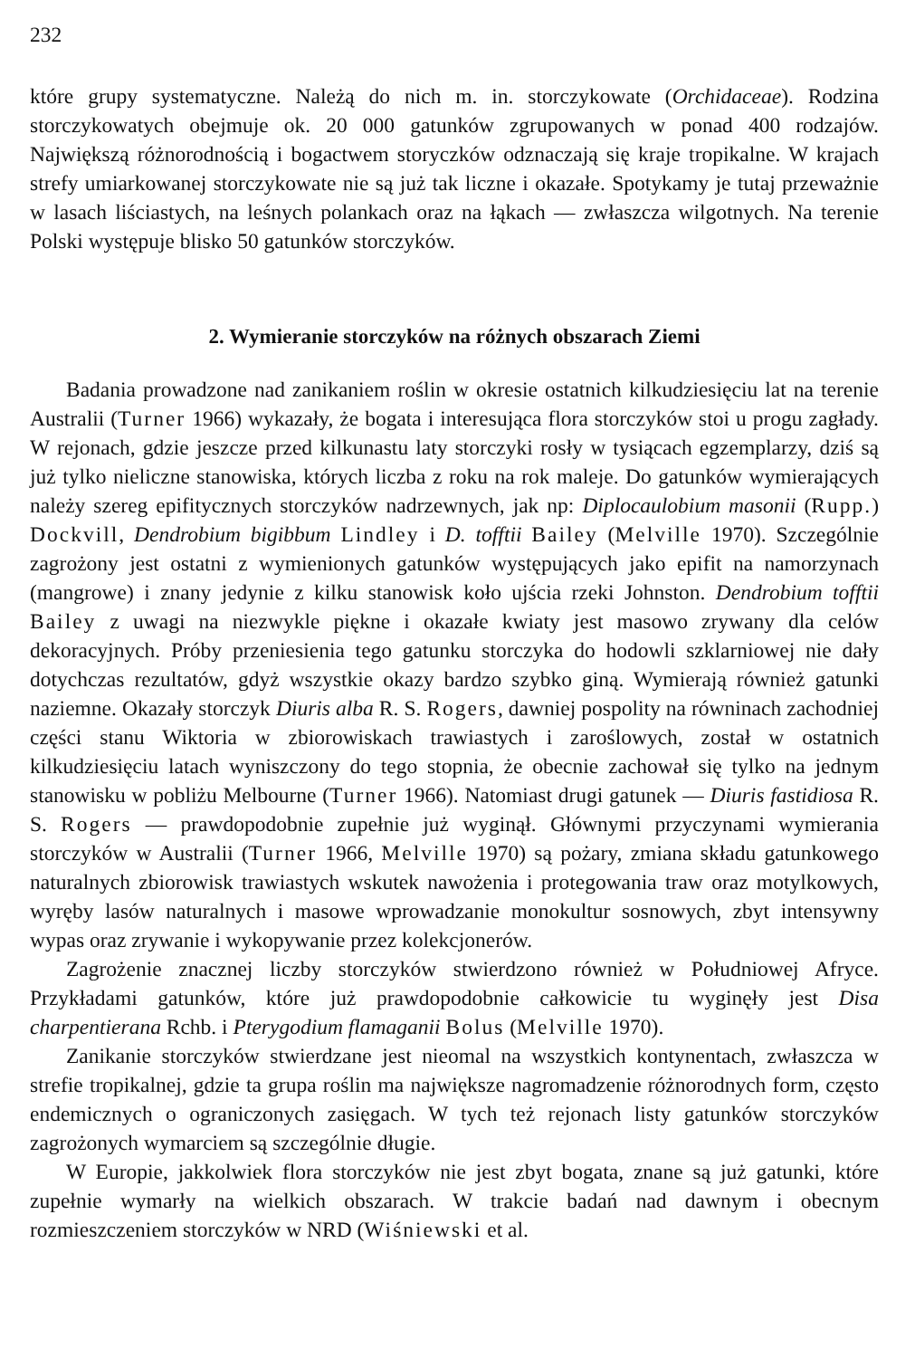232
które grupy systematyczne. Należą do nich m. in. storczykowate (Orchidaceae). Rodzina storczykowatych obejmuje ok. 20 000 gatunków zgrupowanych w ponad 400 rodzajów. Największą różnorodnością i bogactwem storyczków odznaczają się kraje tropikalne. W krajach strefy umiarkowanej storczykowate nie są już tak liczne i okazałe. Spotykamy je tutaj przeważnie w lasach liściastych, na leśnych polankach oraz na łąkach — zwłaszcza wilgotnych. Na terenie Polski występuje blisko 50 gatunków storczyków.
2. Wymieranie storczyków na różnych obszarach Ziemi
Badania prowadzone nad zanikaniem roślin w okresie ostatnich kilkudziesięciu lat na terenie Australii (Turner 1966) wykazały, że bogata i interesująca flora storczyków stoi u progu zagłady. W rejonach, gdzie jeszcze przed kilkunastu laty storczyki rosły w tysiącach egzemplarzy, dziś są już tylko nieliczne stanowiska, których liczba z roku na rok maleje. Do gatunków wymierających należy szereg epifitycznych storczyków nadrzewnych, jak np: Diplocaulobium masonii (Rupp.) Dockvill, Dendrobium bigibbum Lindley i D. tofftii Bailey (Melville 1970). Szczególnie zagrożony jest ostatni z wymienionych gatunków występujących jako epifit na namorzynach (mangrowe) i znany jedynie z kilku stanowisk koło ujścia rzeki Johnston. Dendrobium tofftii Bailey z uwagi na niezwykle piękne i okazałe kwiaty jest masowo zrywany dla celów dekoracyjnych. Próby przeniesienia tego gatunku storczyka do hodowli szklarniowej nie dały dotychczas rezultatów, gdyż wszystkie okazy bardzo szybko giną. Wymierają również gatunki naziemne. Okazały storczyk Diuris alba R. S. Rogers, dawniej pospolity na równinach zachodniej części stanu Wiktoria w zbiorowiskach trawiastych i zaroślowych, został w ostatnich kilkudziesięciu latach wyniszczony do tego stopnia, że obecnie zachował się tylko na jednym stanowisku w pobliżu Melbourne (Turner 1966). Natomiast drugi gatunek — Diuris fastidiosa R. S. Rogers — prawdopodobnie zupełnie już wyginął. Głównymi przyczynami wymierania storczyków w Australii (Turner 1966, Melville 1970) są pożary, zmiana składu gatunkowego naturalnych zbiorowisk trawiastych wskutek nawożenia i protegowania traw oraz motylkowych, wyręby lasów naturalnych i masowe wprowadzanie monokultur sosnowych, zbyt intensywny wypas oraz zrywanie i wykopywanie przez kolekcjonerów.
Zagrożenie znacznej liczby storczyków stwierdzono również w Południowej Afryce. Przykładami gatunków, które już prawdopodobnie całkowicie tu wyginęły jest Disa charpentierana Rchb. i Pterygodium flamaganii Bolus (Melville 1970).
Zanikanie storczyków stwierdzane jest nieomal na wszystkich kontynentach, zwłaszcza w strefie tropikalnej, gdzie ta grupa roślin ma największe nagromadzenie różnorodnych form, często endemicznych o ograniczonych zasięgach. W tych też rejonach listy gatunków storczyków zagrożonych wymarciem są szczególnie długie.
W Europie, jakkolwiek flora storczyków nie jest zbyt bogata, znane są już gatunki, które zupełnie wymarły na wielkich obszarach. W trakcie badań nad dawnym i obecnym rozmieszczeniem storczyków w NRD (Wiśniewski et al.